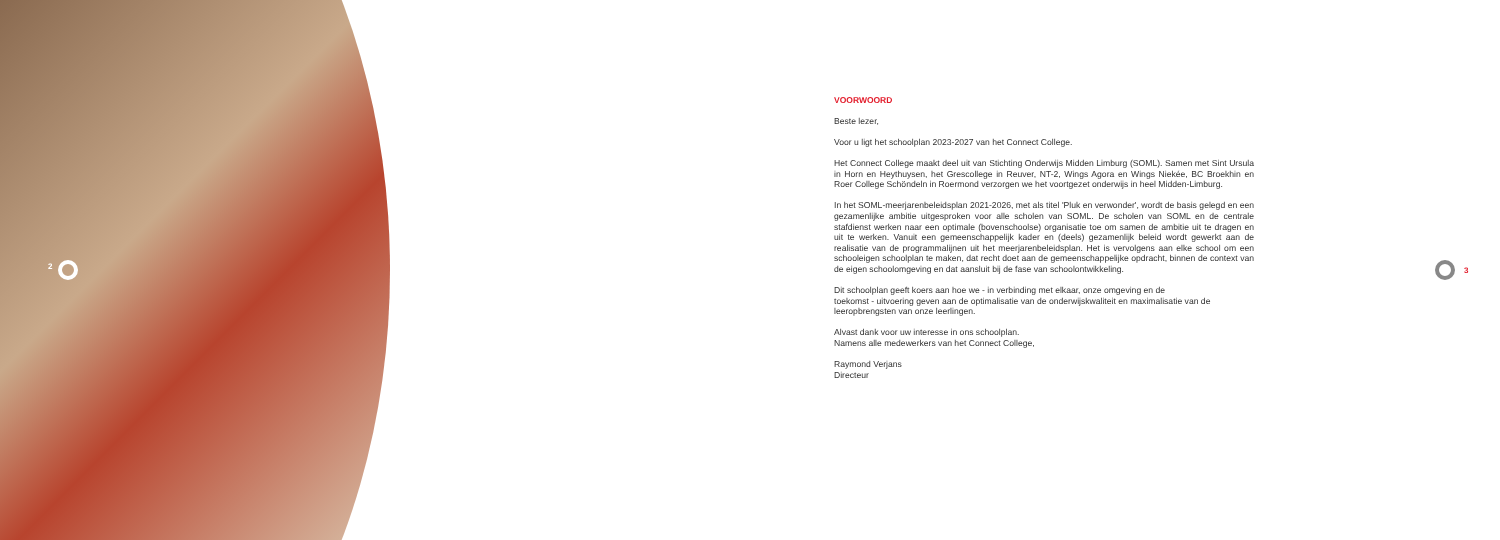2 3
VOORWOORD
Beste lezer,
Voor u ligt het schoolplan 2023-2027 van het Connect College.
Het Connect College maakt deel uit van Stichting Onderwijs Midden Limburg (SOML). Samen met Sint Ursula in Horn en Heythuysen, het Grescollege in Reuver, NT-2, Wings Agora en Wings Niekée, BC Broekhin en Roer College Schöndeln in Roermond verzorgen we het voortgezet onderwijs in heel Midden-Limburg.
In het SOML-meerjarenbeleidsplan 2021-2026, met als titel 'Pluk en verwonder', wordt de basis gelegd en een gezamenlijke ambitie uitgesproken voor alle scholen van SOML. De scholen van SOML en de centrale stafdienst werken naar een optimale (bovenschoolse) organisatie toe om samen de ambitie uit te dragen en uit te werken. Vanuit een gemeenschappelijk kader en (deels) gezamenlijk beleid wordt gewerkt aan de realisatie van de programmalijnen uit het meerjarenbeleidsplan. Het is vervolgens aan elke school om een schooleigen schoolplan te maken, dat recht doet aan de gemeenschappelijke opdracht, binnen de context van de eigen schoolomgeving en dat aansluit bij de fase van schoolontwikkeling.
Dit schoolplan geeft koers aan hoe we - in verbinding met elkaar, onze omgeving en de
toekomst - uitvoering geven aan de optimalisatie van de onderwijskwaliteit en maximalisatie van de leeropbrengsten van onze leerlingen.
Alvast dank voor uw interesse in ons schoolplan.
Namens alle medewerkers van het Connect College,
Raymond Verjans
Directeur